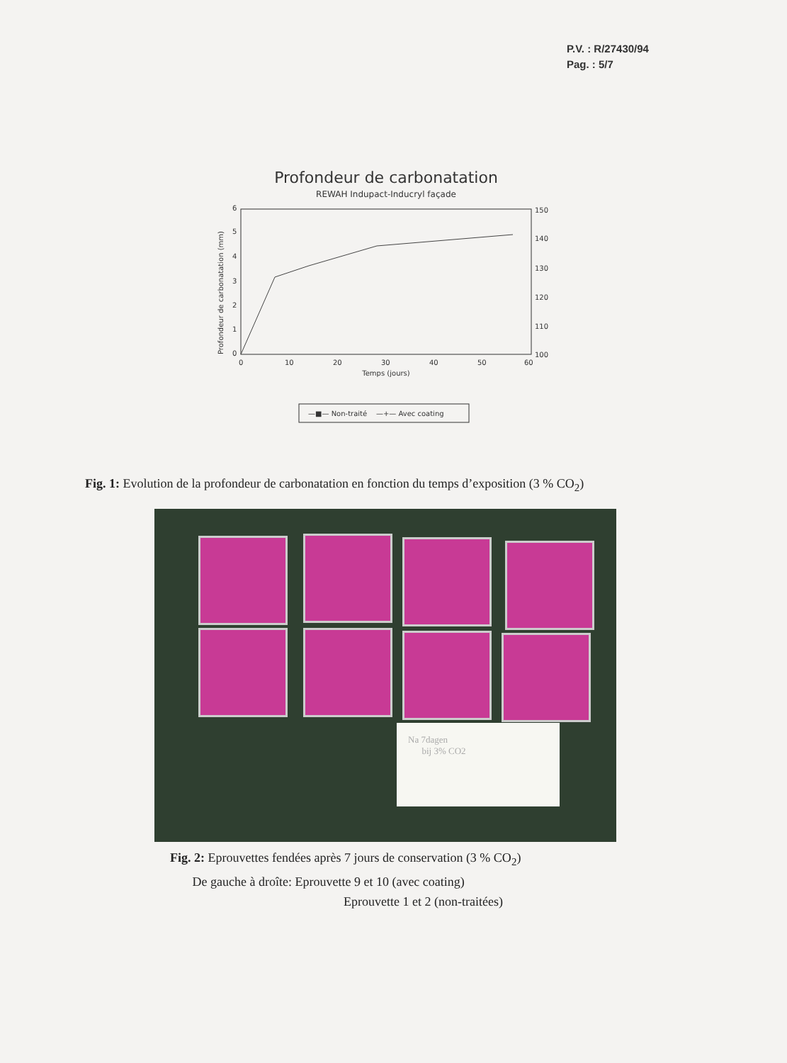P.V. : R/27430/94
Pag. : 5/7
Profondeur de carbonatation
REWAH Indupact-Inducryl façade
0
1
2
3
4
5
6
150
140
130
120
110
100
0
10
20
30
40
50
60
Temps (jours)
Profondeur de carbonatation (mm)
—■— Non-traité —+— Avec coating
Fig. 1: Evolution de la profondeur de carbonatation en fonction du temps d’exposition (3 % CO<sub>2</sub>)
Na 7dagen
bij 3% CO2
Fig. 2: Eprouvettes fendées après 7 jours de conservation (3 % CO<sub>2</sub>)
De gauche à droîte: Eprouvette 9 et 10 (avec coating)
Eprouvette 1 et 2 (non-traitées)